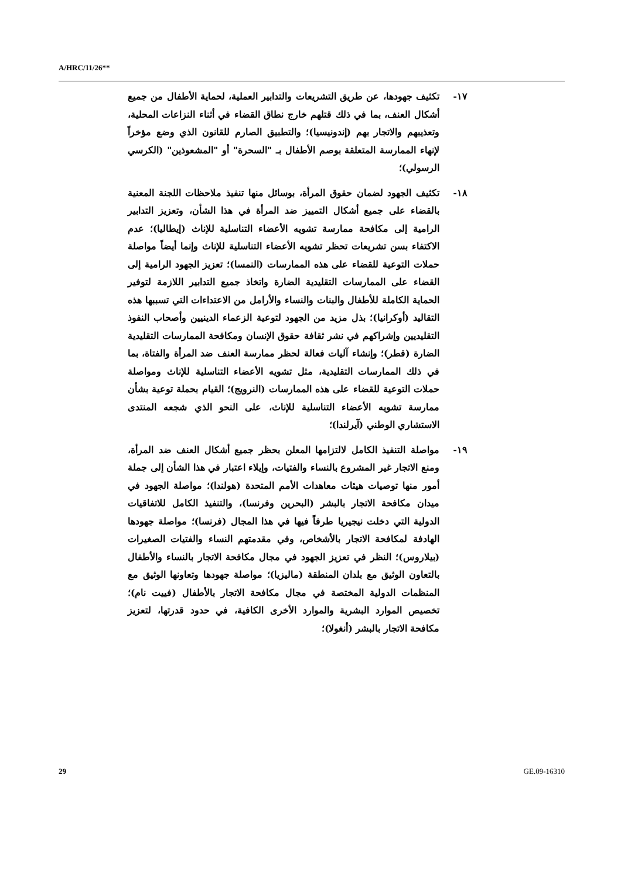A/HRC/11/26**
١٧- تكثيف جهودها، عن طريق التشريعات والتدابير العملية، لحماية الأطفال من جميع أشكال العنف، بما في ذلك قتلهم خارج نطاق القضاء في أثناء النزاعات المحلية، وتعذيبهم والاتجار بهم (إندونيسيا)؛ والتطبيق الصارم للقانون الذي وضع مؤخراً لإنهاء الممارسة المتعلقة بوصم الأطفال بـ "السحرة" أو "المشعوذين" (الكرسي الرسولي)؛
١٨- تكثيف الجهود لضمان حقوق المرأة، بوسائل منها تنفيذ ملاحظات اللجنة المعنية بالقضاء على جميع أشكال التمييز ضد المرأة في هذا الشأن، وتعزيز التدابير الرامية إلى مكافحة ممارسة تشويه الأعضاء التناسلية للإناث (إيطاليا)؛ عدم الاكتفاء بسن تشريعات تحظر تشويه الأعضاء التناسلية للإناث وإنما أيضاً مواصلة حملات التوعية للقضاء على هذه الممارسات (النمسا)؛ تعزيز الجهود الرامية إلى القضاء على الممارسات التقليدية الضارة واتخاذ جميع التدابير اللازمة لتوفير الحماية الكاملة للأطفال والبنات والنساء والأرامل من الاعتداءات التي تسببها هذه التقاليد (أوكرانيا)؛ بذل مزيد من الجهود لتوعية الزعماء الدينيين وأصحاب النفوذ التقليديين وإشراكهم في نشر ثقافة حقوق الإنسان ومكافحة الممارسات التقليدية الضارة (قطر)؛ وإنشاء آليات فعالة لحظر ممارسة العنف ضد المرأة والفتاة، بما في ذلك الممارسات التقليدية، مثل تشويه الأعضاء التناسلية للإناث ومواصلة حملات التوعية للقضاء على هذه الممارسات (النرويج)؛ القيام بحملة توعية بشأن ممارسة تشويه الأعضاء التناسلية للإناث، على النحو الذي شجعه المنتدى الاستشاري الوطني (آيرلندا)؛
١٩- مواصلة التنفيذ الكامل لالتزامها المعلن بحظر جميع أشكال العنف ضد المرأة، ومنع الاتجار غير المشروع بالنساء والفتيات، وإيلاء اعتبار في هذا الشأن إلى جملة أمور منها توصيات هيئات معاهدات الأمم المتحدة (هولندا)؛ مواصلة الجهود في ميدان مكافحة الاتجار بالبشر (البحرين وفرنسا)، والتنفيذ الكامل للاتفاقيات الدولية التي دخلت نيجيريا طرفاً فيها في هذا المجال (فرنسا)؛ مواصلة جهودها الهادفة لمكافحة الاتجار بالأشخاص، وفي مقدمتهم النساء والفتيات الصغيرات (بيلاروس)؛ النظر في تعزيز الجهود في مجال مكافحة الاتجار بالنساء والأطفال بالتعاون الوثيق مع بلدان المنطقة (ماليزيا)؛ مواصلة جهودها وتعاونها الوثيق مع المنظمات الدولية المختصة في مجال مكافحة الاتجار بالأطفال (فييت نام)؛ تخصيص الموارد البشرية والموارد الأخرى الكافية، في حدود قدرتها، لتعزيز مكافحة الاتجار بالبشر (أنغولا)؛
29 GE.09-16310